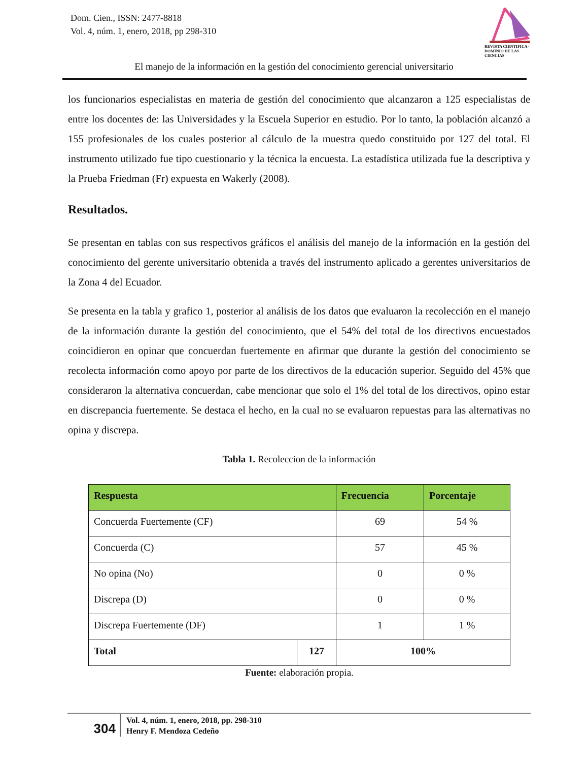Dom. Cien., ISSN: 2477-8818
Vol. 4, núm. 1, enero, 2018, pp 298-310
REVISTA CIENTIFICA · DOMINIO DE LAS CIENCIAS
El manejo de la información en la gestión del conocimiento gerencial universitario
los funcionarios especialistas en materia de gestión del conocimiento que alcanzaron a 125 especialistas de entre los docentes de: las Universidades y la Escuela Superior en estudio. Por lo tanto, la población alcanzó a 155 profesionales de los cuales posterior al cálculo de la muestra quedo constituido por 127 del total. El instrumento utilizado fue tipo cuestionario y la técnica la encuesta. La estadística utilizada fue la descriptiva y la Prueba Friedman (Fr) expuesta en Wakerly (2008).
Resultados.
Se presentan en tablas con sus respectivos gráficos el análisis del manejo de la información en la gestión del conocimiento del gerente universitario obtenida a través del instrumento aplicado a gerentes universitarios de la Zona 4 del Ecuador.
Se presenta en la tabla y grafico 1, posterior al análisis de los datos que evaluaron la recolección en el manejo de la información durante la gestión del conocimiento, que el 54% del total de los directivos encuestados coincidieron en opinar que concuerdan fuertemente en afirmar que durante la gestión del conocimiento se recolecta información como apoyo por parte de los directivos de la educación superior. Seguido del 45% que consideraron la alternativa concuerdan, cabe mencionar que solo el 1% del total de los directivos, opino estar en discrepancia fuertemente. Se destaca el hecho, en la cual no se evaluaron repuestas para las alternativas no opina y discrepa.
Tabla 1. Recoleccion de la información
| Respuesta | | Frecuencia | Porcentaje |
| --- | --- | --- | --- |
| Concuerda Fuertemente (CF) | | 69 | 54 % |
| Concuerda (C) | | 57 | 45 % |
| No opina (No) | | 0 | 0 % |
| Discrepa (D) | | 0 | 0 % |
| Discrepa Fuertemente (DF) | | 1 | 1 % |
| Total | 127 | 100% | |
Fuente: elaboración propia.
304
Vol. 4, núm. 1, enero, 2018, pp. 298-310
Henry F. Mendoza Cedeño